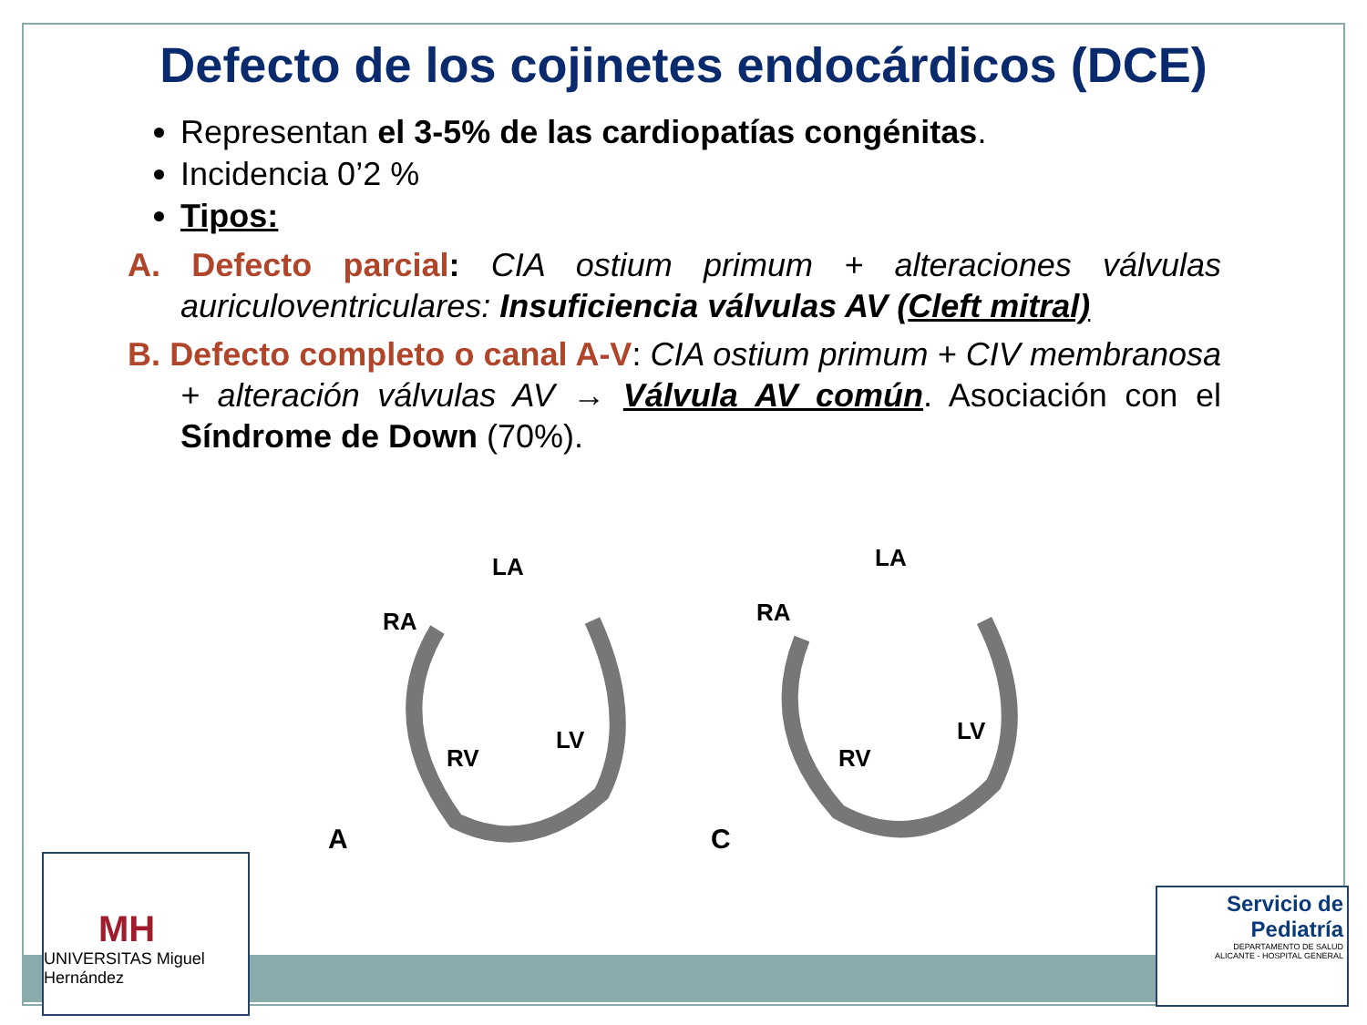Defecto de los cojinetes endocárdicos (DCE)
Representan el 3-5% de las cardiopatías congénitas.
Incidencia 0’2 %
Tipos:
A. Defecto parcial: CIA ostium primum + alteraciones válvulas auriculoventriculares: Insuficiencia válvulas AV (Cleft mitral)
B. Defecto completo o canal A-V: CIA ostium primum + CIV membranosa + alteración válvulas AV → Válvula AV común. Asociación con el Síndrome de Down (70%).
RA
LA
RV
LV
A
RA
LA
RV
LV
C
MH
UNIVERSITAS Miguel Hernández
Servicio de
Pediatría
DEPARTAMENTO DE SALUD
ALICANTE - HOSPITAL GENERAL